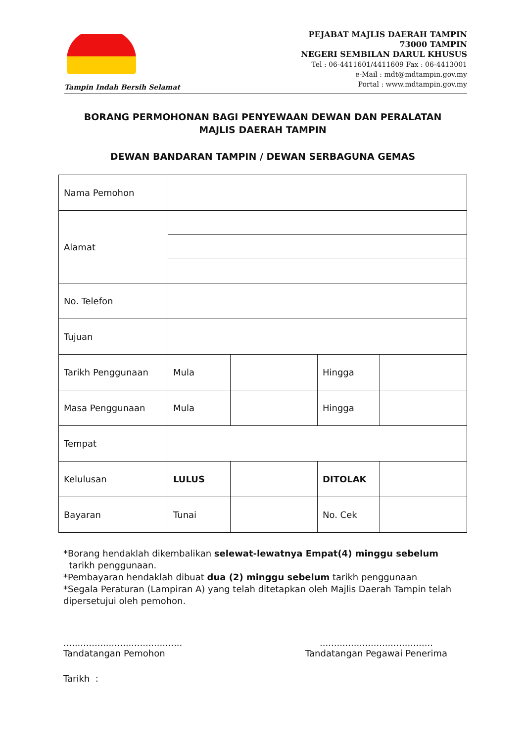Tampin Indah Bersih Selamat
PEJABAT MAJLIS DAERAH TAMPIN
73000 TAMPIN
NEGERI SEMBILAN DARUL KHUSUS
Tel : 06-4411601/4411609 Fax : 06-4413001
e-Mail : mdt@mdtampin.gov.my
Portal : www.mdtampin.gov.my
BORANG PERMOHONAN BAGI PENYEWAAN DEWAN DAN PERALATAN
MAJLIS DAERAH TAMPIN
DEWAN BANDARAN TAMPIN / DEWAN SERBAGUNA GEMAS
| Nama Pemohon | | | | |
| Alamat | | | | |
| No. Telefon | | | | |
| Tujuan | | | | |
| Tarikh Penggunaan | Mula | | Hingga | |
| Masa Penggunaan | Mula | | Hingga | |
| Tempat | | | | |
| Kelulusan | LULUS | | DITOLAK | |
| Bayaran | Tunai | | No. Cek | |
*Borang hendaklah dikembalikan selewat-lewatnya Empat(4) minggu sebelum
tarikh penggunaan.
*Pembayaran hendaklah dibuat dua (2) minggu sebelum tarikh penggunaan
*Segala Peraturan (Lampiran A) yang telah ditetapkan oleh Majlis Daerah Tampin telah dipersetujui oleh pemohon.
..........................................
Tandatangan Pemohon
........................................
Tandatangan Pegawai Penerima
Tarikh :